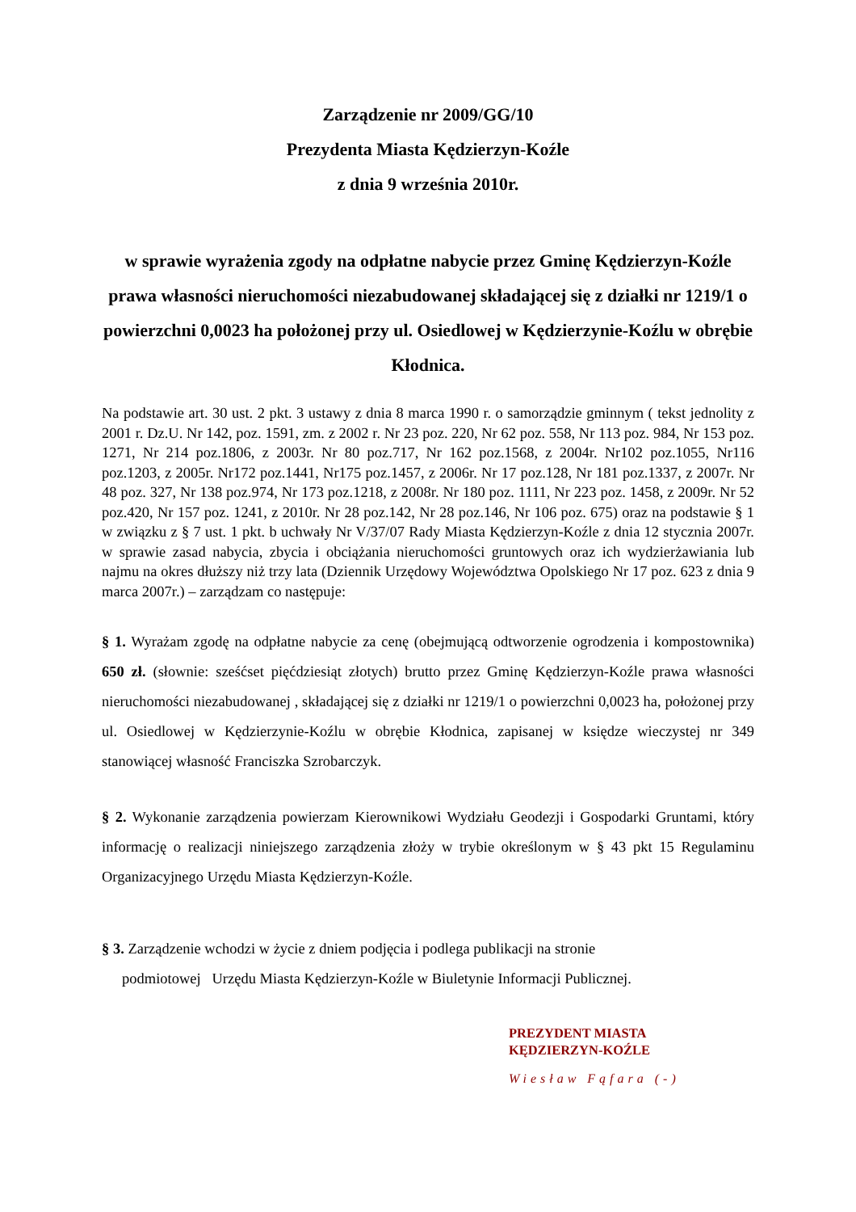Zarządzenie nr 2009/GG/10
Prezydenta Miasta Kędzierzyn-Koźle
z dnia 9 września 2010r.
w sprawie wyrażenia zgody na odpłatne nabycie przez Gminę Kędzierzyn-Koźle prawa własności nieruchomości niezabudowanej składającej się z działki nr 1219/1 o powierzchni 0,0023 ha położonej przy ul. Osiedlowej w Kędzierzynie-Koźlu w obrębie Kłodnica.
Na podstawie art. 30 ust. 2 pkt. 3 ustawy z dnia 8 marca 1990 r. o samorządzie gminnym ( tekst jednolity z 2001 r. Dz.U. Nr 142, poz. 1591, zm. z 2002 r. Nr 23 poz. 220, Nr 62 poz. 558, Nr 113 poz. 984, Nr 153 poz. 1271, Nr 214 poz.1806, z 2003r. Nr 80 poz.717, Nr 162 poz.1568, z 2004r. Nr102 poz.1055, Nr116 poz.1203, z 2005r. Nr172 poz.1441, Nr175 poz.1457, z 2006r. Nr 17 poz.128, Nr 181 poz.1337, z 2007r. Nr 48 poz. 327, Nr 138 poz.974, Nr 173 poz.1218, z 2008r. Nr 180 poz. 1111, Nr 223 poz. 1458, z 2009r. Nr 52 poz.420, Nr 157 poz. 1241, z 2010r. Nr 28 poz.142, Nr 28 poz.146, Nr 106 poz. 675) oraz na podstawie § 1 w związku z § 7 ust. 1 pkt. b uchwały Nr V/37/07 Rady Miasta Kędzierzyn-Koźle z dnia 12 stycznia 2007r. w sprawie zasad nabycia, zbycia i obciążania nieruchomości gruntowych oraz ich wydzierżawiania lub najmu na okres dłuższy niż trzy lata (Dziennik Urzędowy Województwa Opolskiego Nr 17 poz. 623 z dnia 9 marca 2007r.) – zarządzam co następuje:
§ 1. Wyrażam zgodę na odpłatne nabycie za cenę (obejmującą odtworzenie ogrodzenia i kompostownika) 650 zł. (słownie: sześćset pięćdziesiąt złotych) brutto przez Gminę Kędzierzyn-Koźle prawa własności nieruchomości niezabudowanej , składającej się z działki nr 1219/1 o powierzchni 0,0023 ha, położonej przy ul. Osiedlowej w Kędzierzynie-Koźlu w obrębie Kłodnica, zapisanej w księdze wieczystej nr 349 stanowiącej własność Franciszka Szrobarczyk.
§ 2. Wykonanie zarządzenia powierzam Kierownikowi Wydziału Geodezji i Gospodarki Gruntami, który informację o realizacji niniejszego zarządzenia złoży w trybie określonym w § 43 pkt 15 Regulaminu Organizacyjnego Urzędu Miasta Kędzierzyn-Koźle.
§ 3. Zarządzenie wchodzi w życie z dniem podjęcia i podlega publikacji na stronie
podmiotowej Urzędu Miasta Kędzierzyn-Koźle w Biuletynie Informacji Publicznej.
PREZYDENT MIASTA
KĘDZIERZYN-KOŹLE
Wiesław Fąfara (-)